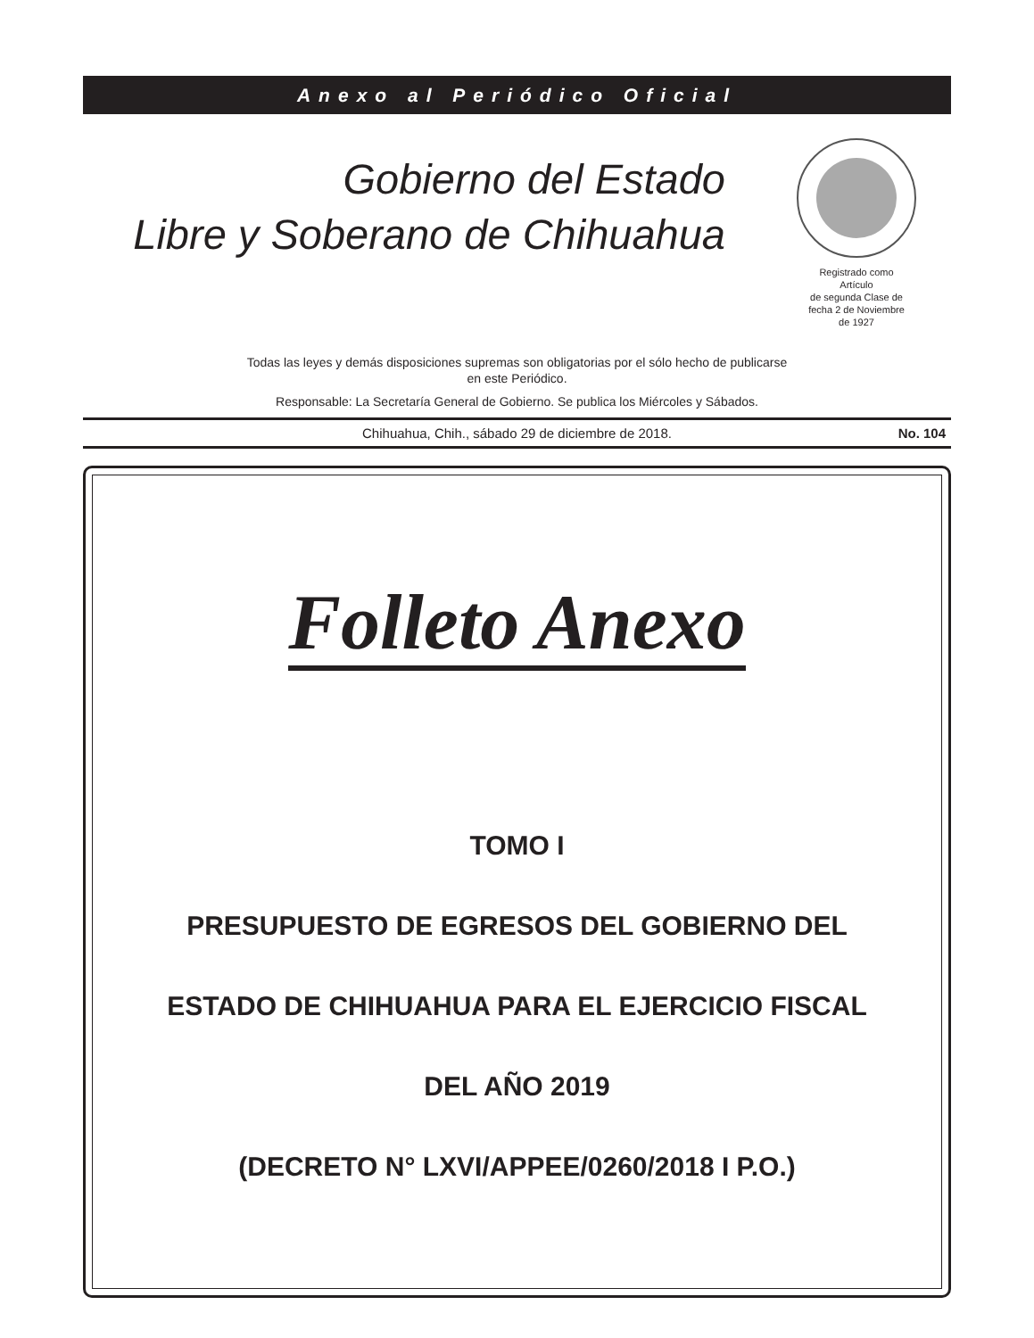Anexo al Periódico Oficial
Gobierno del Estado
Libre y Soberano de Chihuahua
Registrado como
Artículo
de segunda Clase de
fecha 2 de Noviembre
de 1927
Todas las leyes y demás disposiciones supremas son obligatorias por el sólo hecho de publicarse
en este Periódico.
Responsable: La Secretaría General de Gobierno. Se publica los Miércoles y Sábados.
Chihuahua, Chih., sábado 29 de diciembre de 2018. No. 104
Folleto Anexo
TOMO I
PRESUPUESTO DE EGRESOS DEL GOBIERNO DEL
ESTADO DE CHIHUAHUA PARA EL EJERCICIO FISCAL
DEL AÑO 2019
(DECRETO N° LXVI/APPEE/0260/2018 I P.O.)